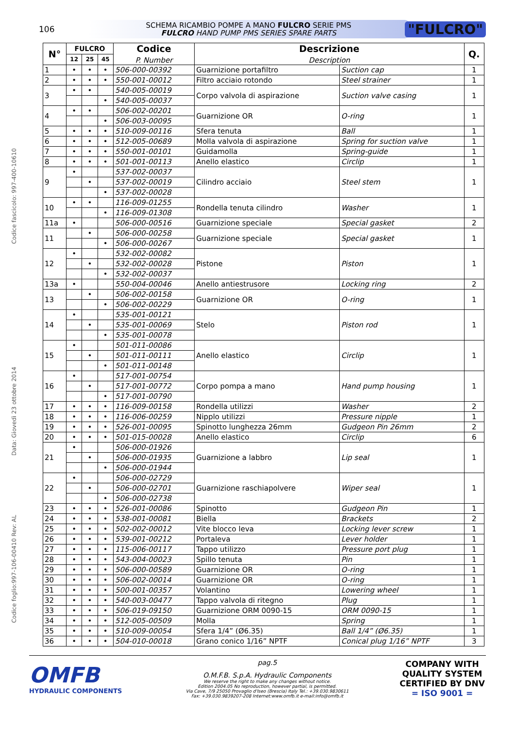Codice fascicolo: 997-400-10610
Data: Giovedì 23 ottobre 2014
Codice foglio:997-106-00410 Rev: AL
106
SCHEMA RICAMBIO POMPE A MANO FULCRO SERIE PMS
FULCRO HAND PUMP PMS SERIES SPARE PARTS
"FULCRO"
| N° | FULCRO | | | Codice P. Number | Descrizione Description | | Q. |
| --- | --- | --- | --- | --- | --- | --- | --- |
| | 12 | 25 | 45 | | | | |
| 1 | • | • | • | 506-000-00392 | Guarnizione portafiltro | Suction cap | 1 |
| 2 | • | • | • | 550-001-00012 | Filtro acciaio rotondo | Steel strainer | 1 |
| 3 | • | • | | 540-005-00019 | Corpo valvola di aspirazione | Suction valve casing | 1 |
| | | | • | 540-005-00037 | | | |
| 4 | • | • | | 506-002-00201 | Guarnizione OR | O-ring | 1 |
| | | | • | 506-003-00095 | | | |
| 5 | • | • | • | 510-009-00116 | Sfera tenuta | Ball | 1 |
| 6 | • | • | • | 512-005-00689 | Molla valvola di aspirazione | Spring for suction valve | 1 |
| 7 | • | • | • | 550-001-00101 | Guidamolla | Spring-guide | 1 |
| 8 | • | • | • | 501-001-00113 | Anello elastico | Circlip | 1 |
| 9 | • | | | 537-002-00037 | Cilindro acciaio | Steel stem | 1 |
| | | • | | 537-002-00019 | | | |
| | | | • | 537-002-00028 | | | |
| 10 | • | • | | 116-009-01255 | Rondella tenuta cilindro | Washer | 1 |
| | | | • | 116-009-01308 | | | |
| 11a | • | | | 506-000-00516 | Guarnizione speciale | Special gasket | 2 |
| 11 | | • | | 506-000-00258 | Guarnizione speciale | Special gasket | 1 |
| | | | • | 506-000-00267 | | | |
| 12 | • | | | 532-002-00082 | Pistone | Piston | 1 |
| | | • | | 532-002-00028 | | | |
| | | | • | 532-002-00037 | | | |
| 13a | • | | | 550-004-00046 | Anello antiestrusore | Locking ring | 2 |
| 13 | | • | | 506-002-00158 | Guarnizione OR | O-ring | 1 |
| | | | • | 506-002-00229 | | | |
| 14 | • | | | 535-001-00121 | Stelo | Piston rod | 1 |
| | | • | | 535-001-00069 | | | |
| | | | • | 535-001-00078 | | | |
| 15 | • | | | 501-011-00086 | Anello elastico | Circlip | 1 |
| | | • | | 501-011-00111 | | | |
| | | | • | 501-011-00148 | | | |
| 16 | • | | | 517-001-00754 | Corpo pompa a mano | Hand pump housing | 1 |
| | | • | | 517-001-00772 | | | |
| | | | • | 517-001-00790 | | | |
| 17 | • | • | • | 116-009-00158 | Rondella utilizzi | Washer | 2 |
| 18 | • | • | • | 116-006-00259 | Nipplo utilizzi | Pressure nipple | 1 |
| 19 | • | • | • | 526-001-00095 | Spinotto lunghezza 26mm | Gudgeon Pin 26mm | 2 |
| 20 | • | • | • | 501-015-00028 | Anello elastico | Circlip | 6 |
| 21 | • | | | 506-000-01926 | Guarnizione a labbro | Lip seal | 1 |
| | | • | | 506-000-01935 | | | |
| | | | • | 506-000-01944 | | | |
| 22 | • | | | 506-000-02729 | Guarnizione raschiapolvere | Wiper seal | 1 |
| | | • | | 506-000-02701 | | | |
| | | | • | 506-000-02738 | | | |
| 23 | • | • | • | 526-001-00086 | Spinotto | Gudgeon Pin | 1 |
| 24 | • | • | • | 538-001-00081 | Biella | Brackets | 2 |
| 25 | • | • | • | 502-002-00012 | Vite blocco leva | Locking lever screw | 1 |
| 26 | • | • | • | 539-001-00212 | Portaleva | Lever holder | 1 |
| 27 | • | • | • | 115-006-00117 | Tappo utilizzo | Pressure port plug | 1 |
| 28 | • | • | • | 543-004-00023 | Spillo tenuta | Pin | 1 |
| 29 | • | • | • | 506-000-00589 | Guarnizione OR | O-ring | 1 |
| 30 | • | • | • | 506-002-00014 | Guarnizione OR | O-ring | 1 |
| 31 | • | • | • | 500-001-00357 | Volantino | Lowering wheel | 1 |
| 32 | • | • | • | 540-003-00477 | Tappo valvola di ritegno | Plug | 1 |
| 33 | • | • | • | 506-019-09150 | Guarnizione ORM 0090-15 | ORM 0090-15 | 1 |
| 34 | • | • | • | 512-005-00509 | Molla | Spring | 1 |
| 35 | • | • | • | 510-009-00054 | Sfera 1/4” (Ø6.35) | Ball 1/4” (Ø6.35) | 1 |
| 36 | • | • | • | 504-010-00018 | Grano conico 1/16” NPTF | Conical plug 1/16” NPTF | 3 |
OMFB
HYDRAULIC COMPONENTS
pag.5
O.M.F.B. S.p.A. Hydraulic Components
We reserve the right to make any changes without notice.
Edition 2004.05 No reproduction, however partial, is permitted.
Via Cave, 7/9 25050 Provaglio d'Iseo (Brescia) Italy Tel.: +39.030.9830611
Fax: +39.030.9839207-208 Internet:www.omfb.it e-mail:info@omfb.it
COMPANY WITH QUALITY SYSTEM CERTIFIED BY DNV
= ISO 9001 =